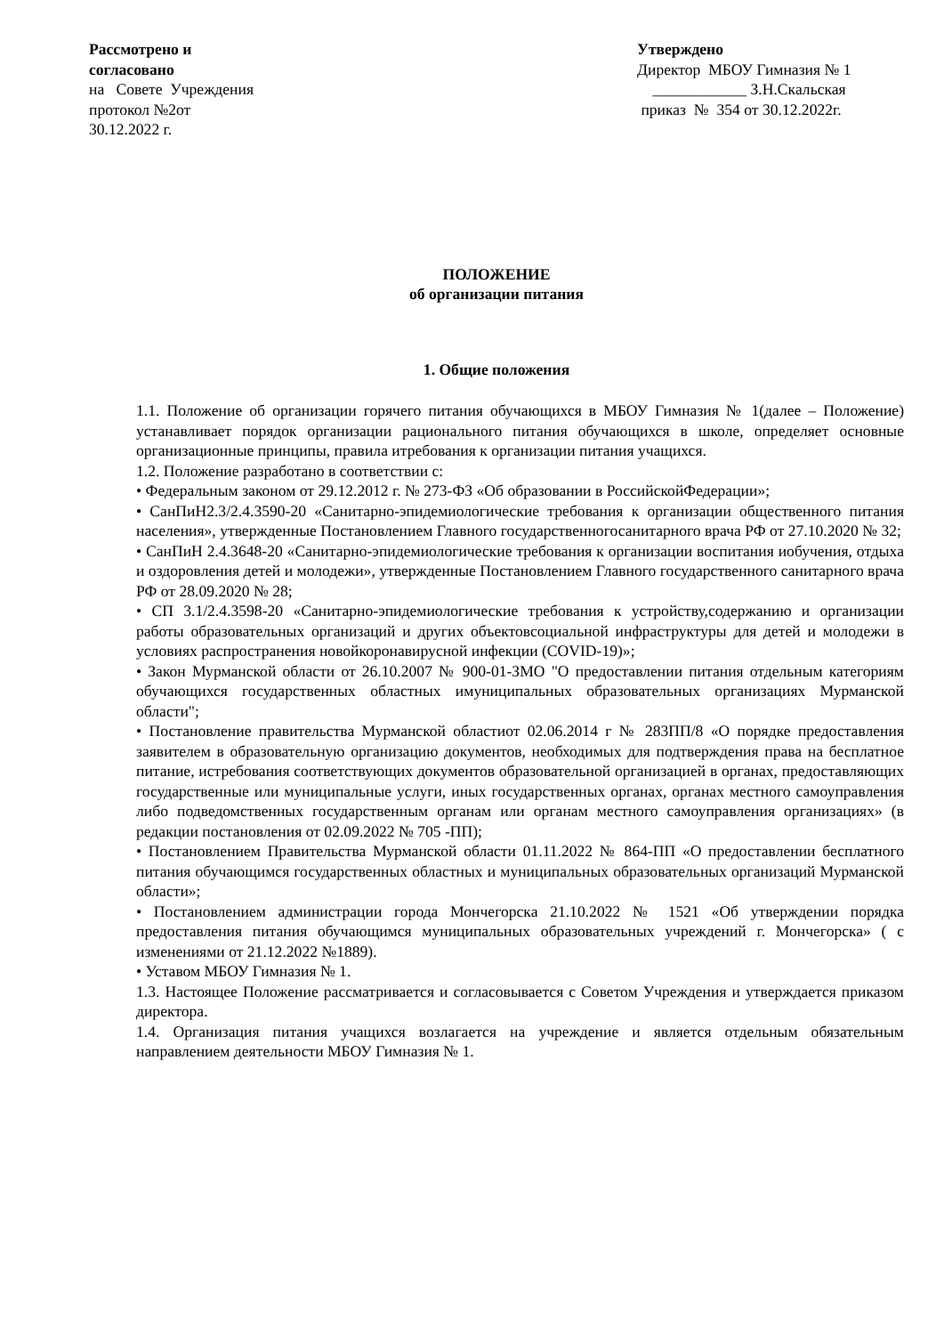Рассмотрено и
согласовано
на Совете Учреждения
протокол №2от
30.12.2022 г.
Утверждено
Директор МБОУ Гимназия № 1
____________ З.Н.Скальская
приказ № 354 от 30.12.2022г.
ПОЛОЖЕНИЕ
об организации питания
1. Общие положения
1.1. Положение об организации горячего питания обучающихся в МБОУ Гимназия № 1(далее – Положение) устанавливает порядок организации рационального питания обучающихся в школе, определяет основные организационные принципы, правила итребования к организации питания учащихся.
1.2. Положение разработано в соответствии с:
• Федеральным законом от 29.12.2012 г. № 273-ФЗ «Об образовании в РоссийскойФедерации»;
• СанПиН2.3/2.4.3590-20 «Санитарно-эпидемиологические требования к организации общественного питания населения», утвержденные Постановлением Главного государственногосанитарного врача РФ от 27.10.2020 № 32;
• СанПиН 2.4.3648-20 «Санитарно-эпидемиологические требования к организации воспитания иобучения, отдыха и оздоровления детей и молодежи», утвержденные Постановлением Главного государственного санитарного врача РФ от 28.09.2020 № 28;
• СП 3.1/2.4.3598-20 «Санитарно-эпидемиологические требования к устройству,содержанию и организации работы образовательных организаций и других объектовсоциальной инфраструктуры для детей и молодежи в условиях распространения новойкоронавирусной инфекции (COVID-19)»;
• Закон Мурманской области от 26.10.2007 № 900-01-ЗМО "О предоставлении питания отдельным категориям обучающихся государственных областных имуниципальных образовательных организациях Мурманской области";
• Постановление правительства Мурманской областиот 02.06.2014 г № 283ПП/8 «О порядке предоставления заявителем в образовательную организацию документов, необходимых для подтверждения права на бесплатное питание, истребования соответствующих документов образовательной организацией в органах, предоставляющих государственные или муниципальные услуги, иных государственных органах, органах местного самоуправления либо подведомственных государственным органам или органам местного самоуправления организациях» (в редакции постановления от 02.09.2022 № 705 -ПП);
• Постановлением Правительства Мурманской области 01.11.2022 № 864-ПП «О предоставлении бесплатного питания обучающимся государственных областных и муниципальных образовательных организаций Мурманской области»;
• Постановлением администрации города Мончегорска 21.10.2022 № 1521 «Об утверждении порядка предоставления питания обучающимся муниципальных образовательных учреждений г. Мончегорска» ( с изменениями от 21.12.2022 №1889).
• Уставом МБОУ Гимназия № 1.
1.3. Настоящее Положение рассматривается и согласовывается с Советом Учреждения и утверждается приказом директора.
1.4. Организация питания учащихся возлагается на учреждение и является отдельным обязательным направлением деятельности МБОУ Гимназия № 1.